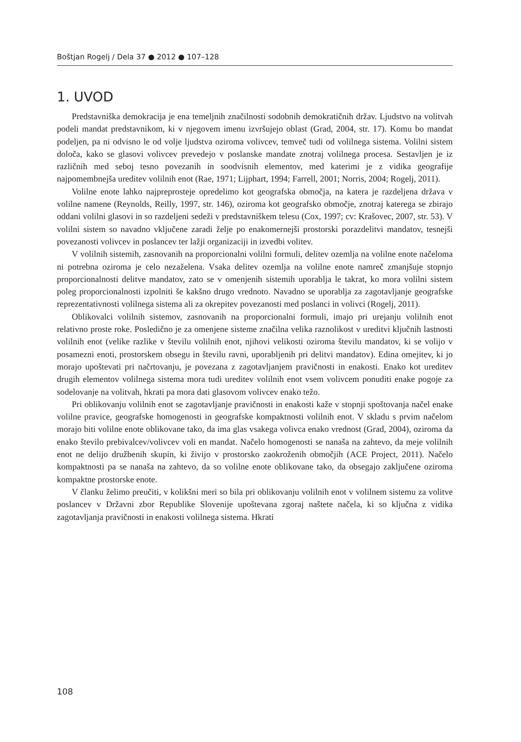Boštjan Rogelj / Dela 37 ● 2012 ● 107–128
1. UVOD
Predstavniška demokracija je ena temeljnih značilnosti sodobnih demokratičnih držav. Ljudstvo na volitvah podeli mandat predstavnikom, ki v njegovem imenu izvršujejo oblast (Grad, 2004, str. 17). Komu bo mandat podeljen, pa ni odvisno le od volje ljudstva oziroma volivcev, temveč tudi od volilnega sistema. Volilni sistem določa, kako se glasovi volivcev prevedejo v poslanske mandate znotraj volilnega procesa. Sestavljen je iz različnih med seboj tesno povezanih in soodvisnih elementov, med katerimi je z vidika geografije najpomembnejša ureditev volilnih enot (Rae, 1971; Lijphart, 1994; Farrell, 2001; Norris, 2004; Rogelj, 2011).
Volilne enote lahko najpreprosteje opredelimo kot geografska območja, na katera je razdeljena država v volilne namene (Reynolds, Reilly, 1997, str. 146), oziroma kot geografsko območje, znotraj katerega se zbirajo oddani volilni glasovi in so razdeljeni sedeži v predstavniškem telesu (Cox, 1997; cv: Krašovec, 2007, str. 53). V volilni sistem so navadno vključene zaradi želje po enakomernejši prostorski porazdelitvi mandatov, tesnejši povezanosti volivcev in poslancev ter lažji organizaciji in izvedbi volitev.
V volilnih sistemih, zasnovanih na proporcionalni volilni formuli, delitev ozemlja na volilne enote načeloma ni potrebna oziroma je celo nezaželena. Vsaka delitev ozemlja na volilne enote namreč zmanjšuje stopnjo proporcionalnosti delitve mandatov, zato se v omenjenih sistemih uporablja le takrat, ko mora volilni sistem poleg proporcionalnosti izpolniti še kakšno drugo vrednoto. Navadno se uporablja za zagotavljanje geografske reprezentativnosti volilnega sistema ali za okrepitev povezanosti med poslanci in volivci (Rogelj, 2011).
Oblikovalci volilnih sistemov, zasnovanih na proporcionalni formuli, imajo pri urejanju volilnih enot relativno proste roke. Posledično je za omenjene sisteme značilna velika raznolikost v ureditvi ključnih lastnosti volilnih enot (velike razlike v številu volilnih enot, njihovi velikosti oziroma številu mandatov, ki se volijo v posamezni enoti, prostorskem obsegu in številu ravni, uporabljenih pri delitvi mandatov). Edina omejitev, ki jo morajo upoštevati pri načrtovanju, je povezana z zagotavljanjem pravičnosti in enakosti. Enako kot ureditev drugih elementov volilnega sistema mora tudi ureditev volilnih enot vsem volivcem ponuditi enake pogoje za sodelovanje na volitvah, hkrati pa mora dati glasovom volivcev enako težo.
Pri oblikovanju volilnih enot se zagotavljanje pravičnosti in enakosti kaže v stopnji spoštovanja načel enake volilne pravice, geografske homogenosti in geografske kompaktnosti volilnih enot. V skladu s prvim načelom morajo biti volilne enote oblikovane tako, da ima glas vsakega volivca enako vrednost (Grad, 2004), oziroma da enako število prebivalcev/volivcev voli en mandat. Načelo homogenosti se nanaša na zahtevo, da meje volilnih enot ne delijo družbenih skupin, ki živijo v prostorsko zaokroženih območjih (ACE Project, 2011). Načelo kompaktnosti pa se nanaša na zahtevo, da so volilne enote oblikovane tako, da obsegajo zaključene oziroma kompaktne prostorske enote.
V članku želimo preučiti, v kolikšni meri so bila pri oblikovanju volilnih enot v volilnem sistemu za volitve poslancev v Državni zbor Republike Slovenije upoštevana zgoraj naštete načela, ki so ključna z vidika zagotavljanja pravičnosti in enakosti volilnega sistema. Hkrati
108